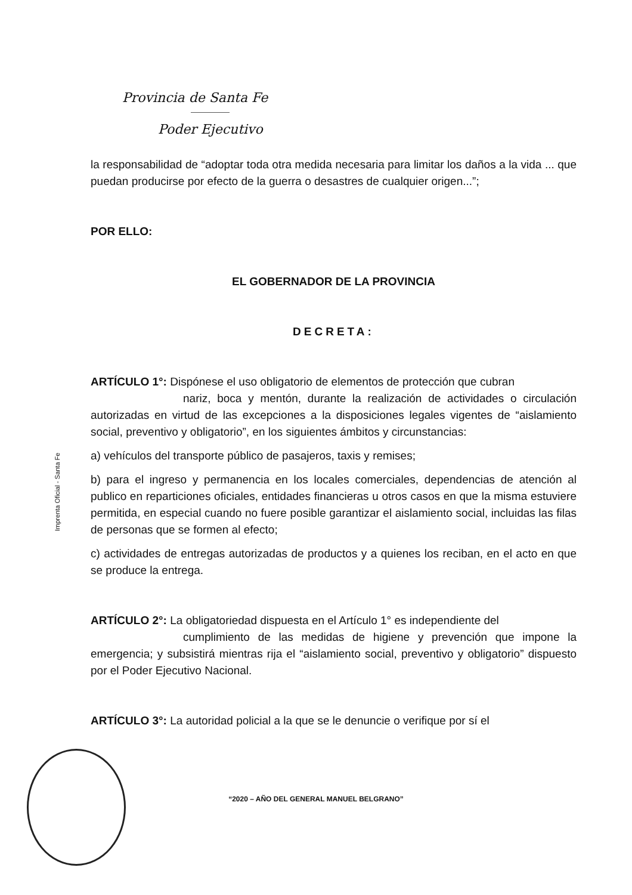Provincia de Santa Fe
Poder Ejecutivo
Imprenta Oficial - Santa Fe
la responsabilidad de “adoptar toda otra medida necesaria para limitar los daños a la vida ... que puedan producirse por efecto de la guerra o desastres de cualquier origen...”;
POR ELLO:
EL GOBERNADOR DE LA PROVINCIA
DECRETA:
ARTÍCULO 1°: Dispónese el uso obligatorio de elementos de protección que cubran
nariz, boca y mentón, durante la realización de actividades o circulación autorizadas en virtud de las excepciones a la disposiciones legales vigentes de “aislamiento social, preventivo y obligatorio”, en los siguientes ámbitos y circunstancias:
a) vehículos del transporte público de pasajeros, taxis y remises;
b) para el ingreso y permanencia en los locales comerciales, dependencias de atención al publico en reparticiones oficiales, entidades financieras u otros casos en que la misma estuviere permitida, en especial cuando no fuere posible garantizar el aislamiento social, incluidas las filas de personas que se formen al efecto;
c) actividades de entregas autorizadas de productos y a quienes los reciban, en el acto en que se produce la entrega.
ARTÍCULO 2°: La obligatoriedad dispuesta en el Artículo 1° es independiente del
cumplimiento de las medidas de higiene y prevención que impone la emergencia; y subsistirá mientras rija el “aislamiento social, preventivo y obligatorio” dispuesto por el Poder Ejecutivo Nacional.
ARTÍCULO 3°: La autoridad policial a la que se le denuncie o verifique por sí el
“2020 – AÑO DEL GENERAL MANUEL BELGRANO”